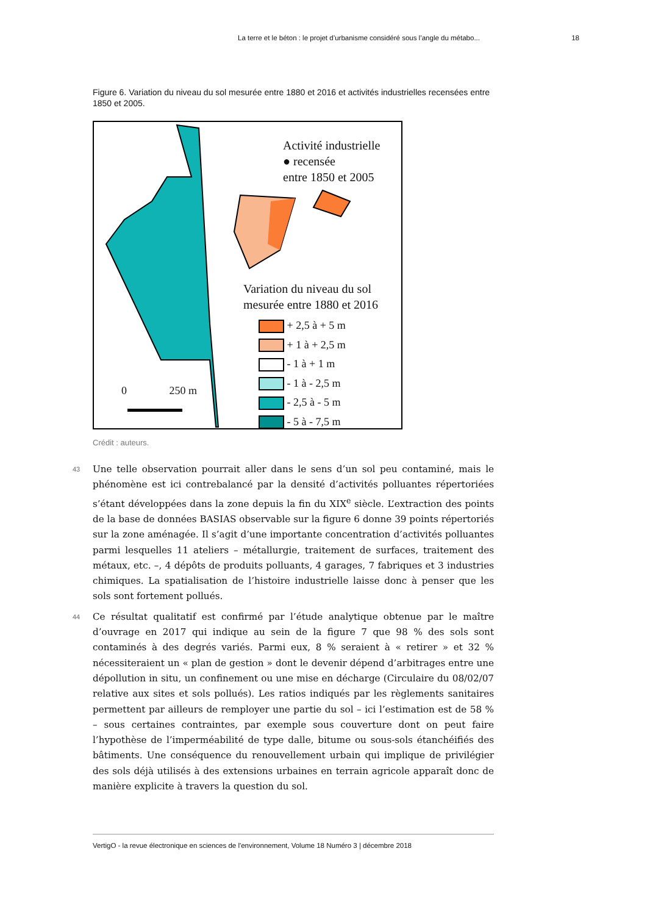La terre et le béton : le projet d’urbanisme considéré sous l’angle du métabo... 18
Figure 6. Variation du niveau du sol mesurée entre 1880 et 2016 et activités industrielles recensées entre 1850 et 2005.
Activité industrielle
● recensée
entre 1850 et 2005
Variation du niveau du sol
mesurée entre 1880 et 2016
+ 2,5 à + 5 m
+ 1 à + 2,5 m
- 1 à + 1 m
- 1 à - 2,5 m
- 2,5 à - 5 m
- 5 à - 7,5 m
0 250 m
Crédit : auteurs.
43 Une telle observation pourrait aller dans le sens d’un sol peu contaminé, mais le phénomène est ici contrebalancé par la densité d’activités polluantes répertoriées s’étant développées dans la zone depuis la fin du XIX<sup>e</sup> siècle. L’extraction des points de la base de données BASIAS observable sur la figure 6 donne 39 points répertoriés sur la zone aménagée. Il s’agit d’une importante concentration d’activités polluantes parmi lesquelles 11 ateliers – métallurgie, traitement de surfaces, traitement des métaux, etc. –, 4 dépôts de produits polluants, 4 garages, 7 fabriques et 3 industries chimiques. La spatialisation de l’histoire industrielle laisse donc à penser que les sols sont fortement pollués.
44 Ce résultat qualitatif est confirmé par l’étude analytique obtenue par le maître d’ouvrage en 2017 qui indique au sein de la figure 7 que 98 % des sols sont contaminés à des degrés variés. Parmi eux, 8 % seraient à « retirer » et 32 % nécessiteraient un « plan de gestion » dont le devenir dépend d’arbitrages entre une dépollution in situ, un confinement ou une mise en décharge (Circulaire du 08/02/07 relative aux sites et sols pollués). Les ratios indiqués par les règlements sanitaires permettent par ailleurs de remployer une partie du sol – ici l’estimation est de 58 % – sous certaines contraintes, par exemple sous couverture dont on peut faire l’hypothèse de l’imperméabilité de type dalle, bitume ou sous-sols étanchéifiés des bâtiments. Une conséquence du renouvellement urbain qui implique de privilégier des sols déjà utilisés à des extensions urbaines en terrain agricole apparaît donc de manière explicite à travers la question du sol.
VertigO - la revue électronique en sciences de l'environnement, Volume 18 Numéro 3 | décembre 2018